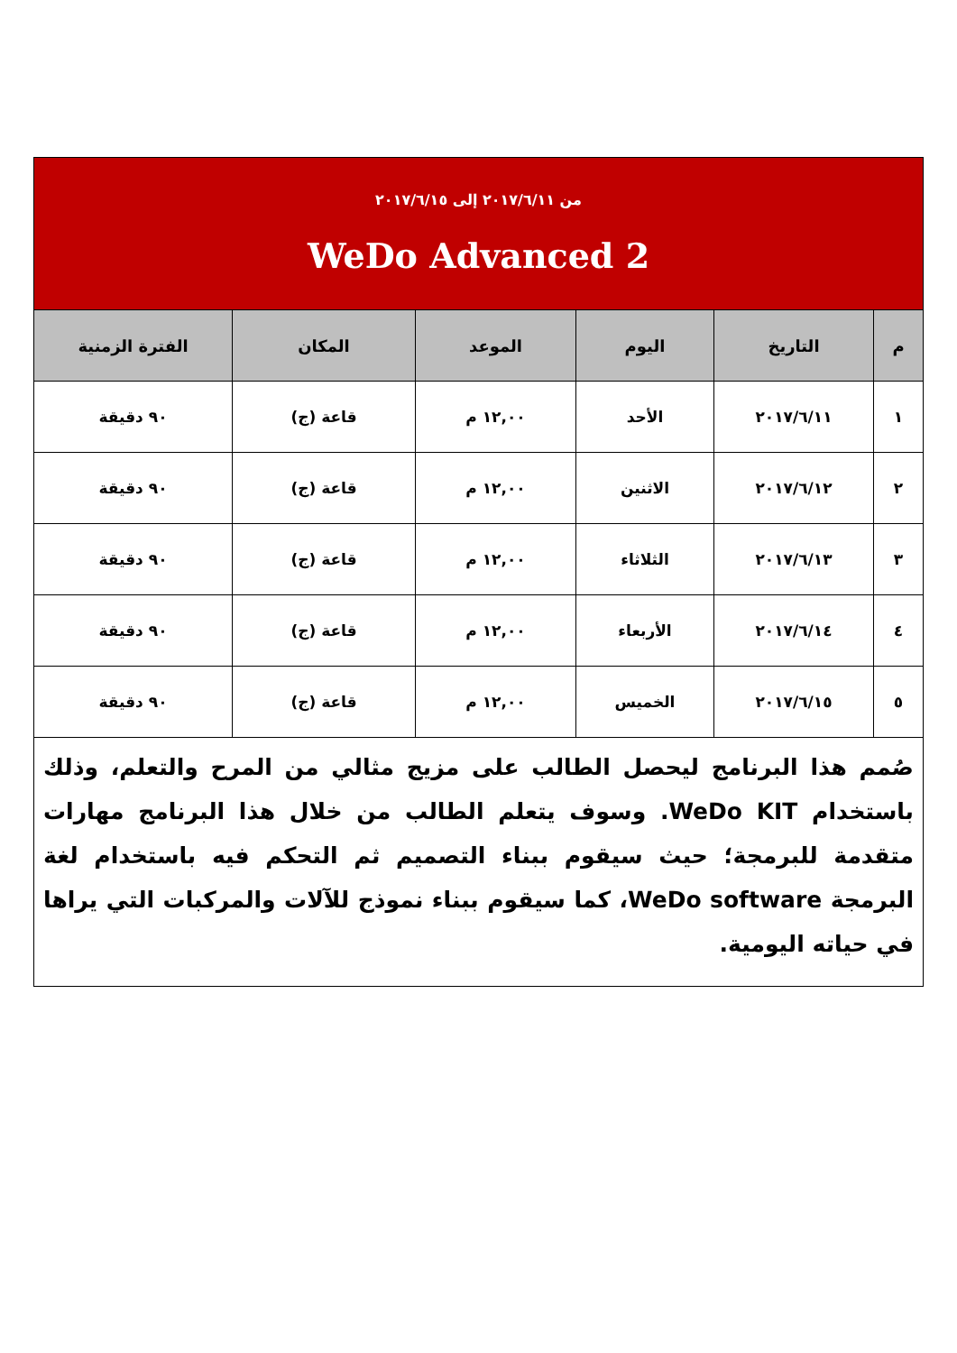| من ٢٠١٧/٦/١١ إلى ٢٠١٧/٦/١٥ WeDo Advanced 2 | | | | | |
| م | التاريخ | اليوم | الموعد | المكان | الفترة الزمنية |
| ١ | ٢٠١٧/٦/١١ | الأحد | ١٢,٠٠ م | قاعة (ج) | ٩٠ دقيقة |
| ٢ | ٢٠١٧/٦/١٢ | الاثنين | ١٢,٠٠ م | قاعة (ج) | ٩٠ دقيقة |
| ٣ | ٢٠١٧/٦/١٣ | الثلاثاء | ١٢,٠٠ م | قاعة (ج) | ٩٠ دقيقة |
| ٤ | ٢٠١٧/٦/١٤ | الأربعاء | ١٢,٠٠ م | قاعة (ج) | ٩٠ دقيقة |
| ٥ | ٢٠١٧/٦/١٥ | الخميس | ١٢,٠٠ م | قاعة (ج) | ٩٠ دقيقة |
| صُمم هذا البرنامج ليحصل الطالب على مزيج مثالي من المرح والتعلم، وذلك باستخدام WeDo KIT. وسوف يتعلم الطالب من خلال هذا البرنامج مهارات متقدمة للبرمجة؛ حيث سيقوم ببناء التصميم ثم التحكم فيه باستخدام لغة البرمجة WeDo software، كما سيقوم ببناء نموذج للآلات والمركبات التي يراها في حياته اليومية. | | | | | |